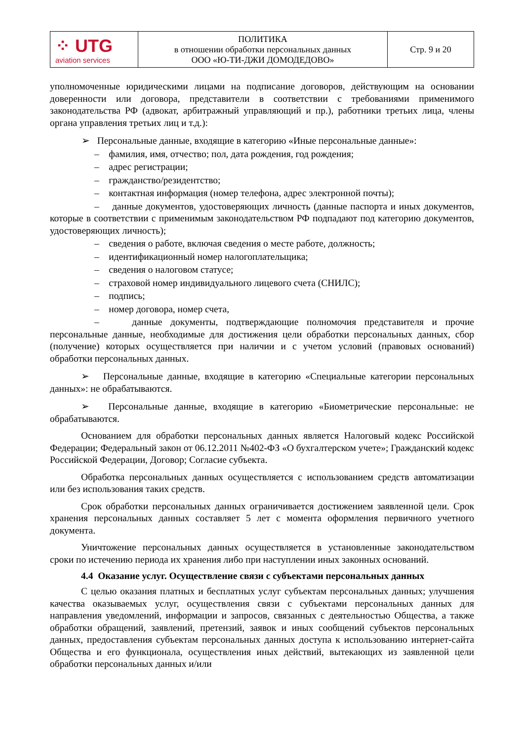| ⁘ UTG aviation services | ПОЛИТИКА в отношении обработки персональных данных ООО «Ю-ТИ-ДЖИ ДОМОДЕДОВО» | Стр. 9 и 20 |
уполномоченные юридическими лицами на подписание договоров, действующим на основании доверенности или договора, представители в соответствии с требованиями применимого законодательства РФ (адвокат, арбитражный управляющий и пр.), работники третьих лица, члены органа управления третьих лиц и т.д.):
➢ Персональные данные, входящие в категорию «Иные персональные данные»:
– фамилия, имя, отчество; пол, дата рождения, год рождения;
– адрес регистрации;
– гражданство/резидентство;
– контактная информация (номер телефона, адрес электронной почты);
– данные документов, удостоверяющих личность (данные паспорта и иных документов, которые в соответствии с применимым законодательством РФ подпадают под категорию документов, удостоверяющих личность);
– сведения о работе, включая сведения о месте работе, должность;
– идентификационный номер налогоплательщика;
– сведения о налоговом статусе;
– страховой номер индивидуального лицевого счета (СНИЛС);
– подпись;
– номер договора, номер счета,
– данные документы, подтверждающие полномочия представителя и прочие персональные данные, необходимые для достижения цели обработки персональных данных, сбор (получение) которых осуществляется при наличии и с учетом условий (правовых оснований) обработки персональных данных.
➢ Персональные данные, входящие в категорию «Специальные категории персональных данных»: не обрабатываются.
➢ Персональные данные, входящие в категорию «Биометрические персональные: не обрабатываются.
Основанием для обработки персональных данных является Налоговый кодекс Российской Федерации; Федеральный закон от 06.12.2011 №402-ФЗ «О бухгалтерском учете»; Гражданский кодекс Российской Федерации, Договор; Согласие субъекта.
Обработка персональных данных осуществляется с использованием средств автоматизации или без использования таких средств.
Срок обработки персональных данных ограничивается достижением заявленной цели. Срок хранения персональных данных составляет 5 лет с момента оформления первичного учетного документа.
Уничтожение персональных данных осуществляется в установленные законодательством сроки по истечению периода их хранения либо при наступлении иных законных оснований.
4.4 Оказание услуг. Осуществление связи с субъектами персональных данных
С целью оказания платных и бесплатных услуг субъектам персональных данных; улучшения качества оказываемых услуг, осуществления связи с субъектами персональных данных для направления уведомлений, информации и запросов, связанных с деятельностью Общества, а также обработки обращений, заявлений, претензий, заявок и иных сообщений субъектов персональных данных, предоставления субъектам персональных данных доступа к использованию интернет-сайта Общества и его функционала, осуществления иных действий, вытекающих из заявленной цели обработки персональных данных и/или